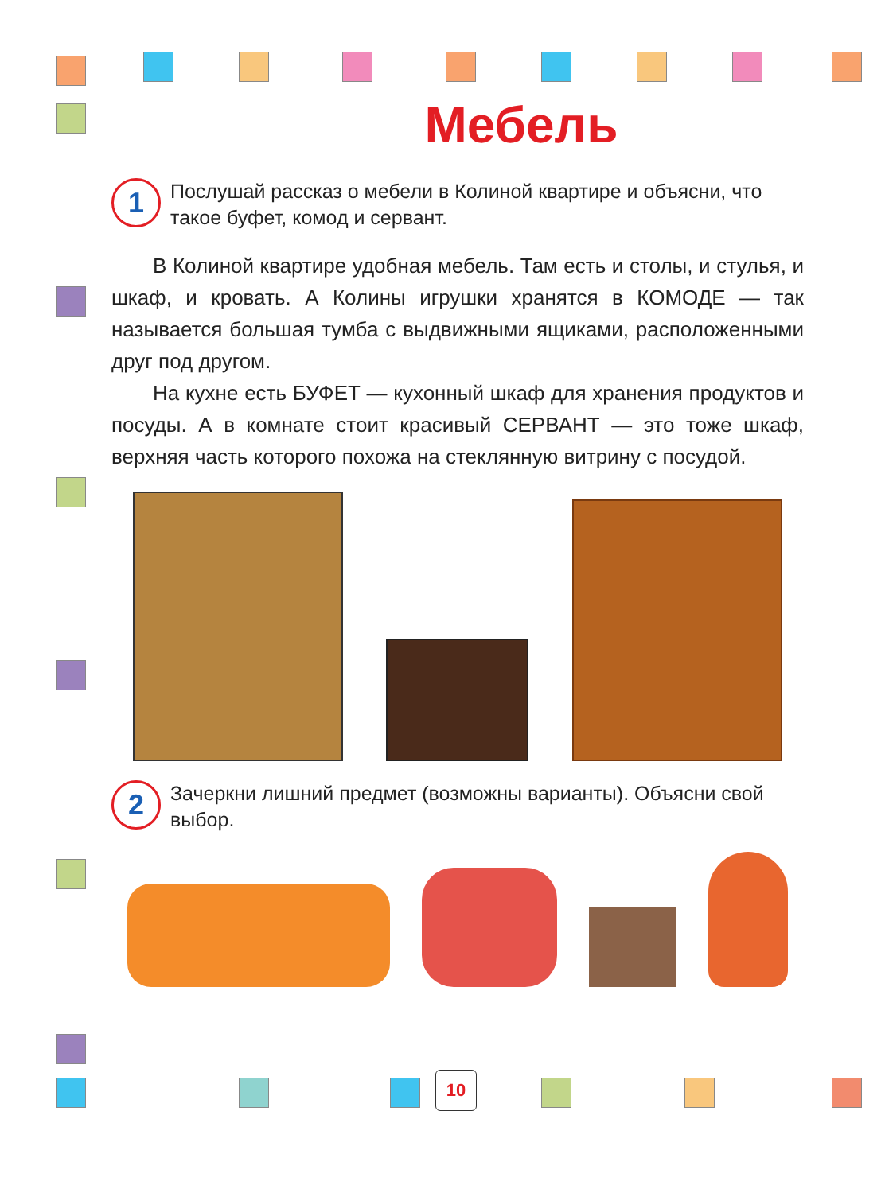Мебель
1
Послушай рассказ о мебели в Колиной квартире и объясни, что такое буфет, комод и сервант.
В Колиной квартире удобная мебель. Там есть и столы, и стулья, и шкаф, и кровать. А Колины игрушки хранятся в КОМОДЕ — так называется большая тумба с выдвижными ящиками, расположенными друг под другом.
На кухне есть БУФЕТ — кухонный шкаф для хранения продуктов и посуды. А в комнате стоит красивый СЕРВАНТ — это тоже шкаф, верхняя часть которого похожа на стеклянную витрину с посудой.
2
Зачеркни лишний предмет (возможны варианты). Объясни свой выбор.
10